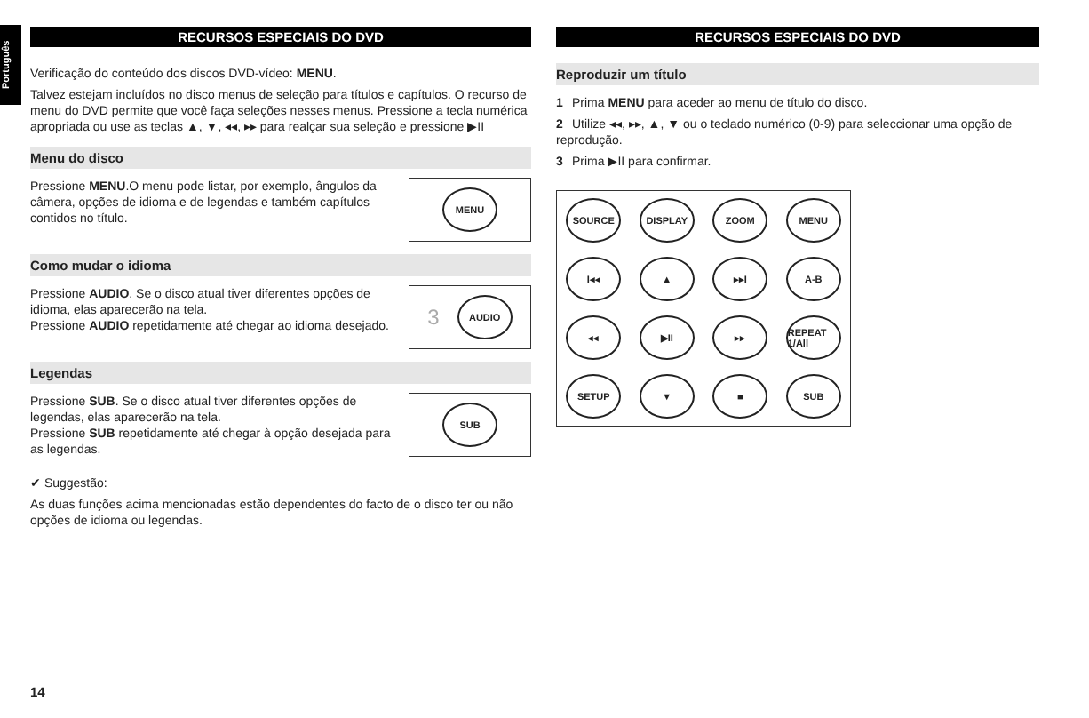Português
RECURSOS ESPECIAIS DO DVD
Verificação do conteúdo dos discos DVD-vídeo: MENU.
Talvez estejam incluídos no disco menus de seleção para títulos e capítulos. O recurso de menu do DVD permite que você faça seleções nesses menus. Pressione a tecla numérica apropriada ou use as teclas ▲, ▼, ◂◂, ▸▸ para realçar sua seleção e pressione ▶II
Menu do disco
MENU
Pressione MENU.O menu pode listar, por exemplo, ângulos da câmera, opções de idioma e de legendas e também capítulos contidos no título.
Como mudar o idioma
3
AUDIO
Pressione AUDIO. Se o disco atual tiver diferentes opções de idioma, elas aparecerão na tela.
Pressione AUDIO repetidamente até chegar ao idioma desejado.
Legendas
SUB
Pressione SUB. Se o disco atual tiver diferentes opções de legendas, elas aparecerão na tela.
Pressione SUB repetidamente até chegar à opção desejada para as legendas.
✔ Suggestão:
As duas funções acima mencionadas estão dependentes do facto de o disco ter ou não opções de idioma ou legendas.
RECURSOS ESPECIAIS DO DVD
Reproduzir um título
1 Prima MENU para aceder ao menu de título do disco.
2 Utilize ◂◂, ▸▸, ▲, ▼ ou o teclado numérico (0-9) para seleccionar uma opção de reprodução.
3 Prima ▶II para confirmar.
SOURCE
DISPLAY
ZOOM
MENU
I◂◂
▲
▸▸I
A-B
◂◂
▶II
▸▸
REPEAT 1/All
SETUP
▼
■
SUB
14